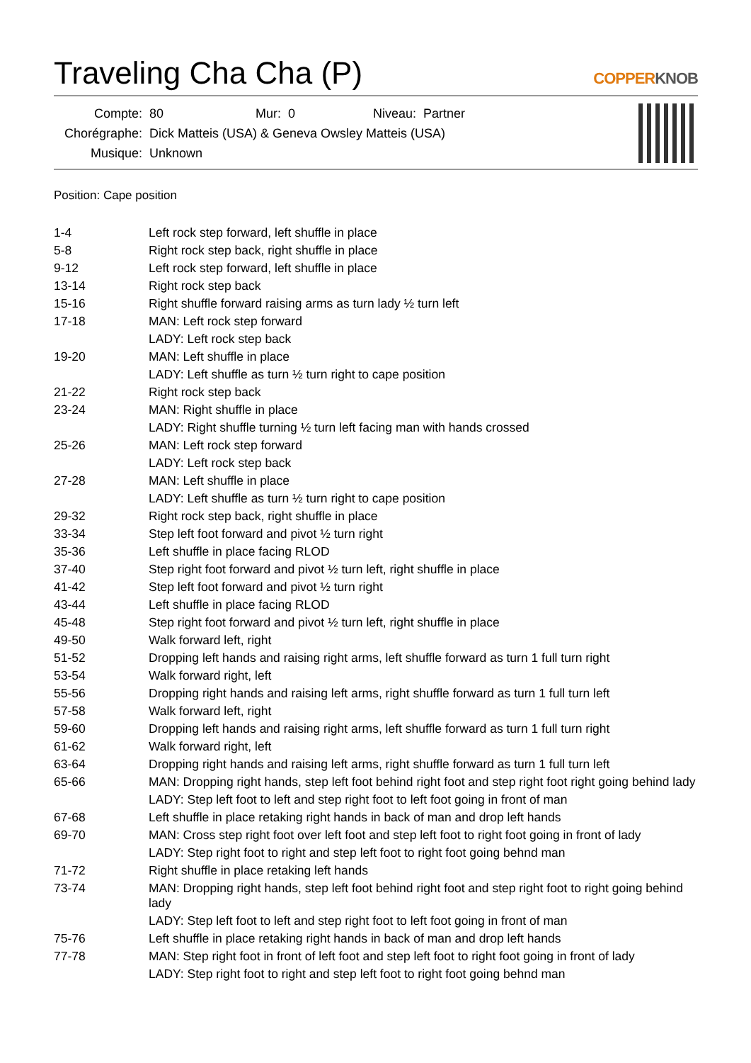Traveling Cha Cha (P) COPPERKNOB
| Compte: | 80 | Mur: | 0 | Niveau: | Partner |
| Chorégraphe: | Dick Matteis (USA) & Geneva Owsley Matteis (USA) | | | | |
| Musique: | Unknown | | | | |
Position: Cape position
| 1-4 | Left rock step forward, left shuffle in place |
| 5-8 | Right rock step back, right shuffle in place |
| 9-12 | Left rock step forward, left shuffle in place |
| 13-14 | Right rock step back |
| 15-16 | Right shuffle forward raising arms as turn lady ½ turn left |
| 17-18 | MAN: Left rock step forward |
| | LADY: Left rock step back |
| 19-20 | MAN: Left shuffle in place |
| | LADY: Left shuffle as turn ½ turn right to cape position |
| 21-22 | Right rock step back |
| 23-24 | MAN: Right shuffle in place |
| | LADY: Right shuffle turning ½ turn left facing man with hands crossed |
| 25-26 | MAN: Left rock step forward |
| | LADY: Left rock step back |
| 27-28 | MAN: Left shuffle in place |
| | LADY: Left shuffle as turn ½ turn right to cape position |
| 29-32 | Right rock step back, right shuffle in place |
| 33-34 | Step left foot forward and pivot ½ turn right |
| 35-36 | Left shuffle in place facing RLOD |
| 37-40 | Step right foot forward and pivot ½ turn left, right shuffle in place |
| 41-42 | Step left foot forward and pivot ½ turn right |
| 43-44 | Left shuffle in place facing RLOD |
| 45-48 | Step right foot forward and pivot ½ turn left, right shuffle in place |
| 49-50 | Walk forward left, right |
| 51-52 | Dropping left hands and raising right arms, left shuffle forward as turn 1 full turn right |
| 53-54 | Walk forward right, left |
| 55-56 | Dropping right hands and raising left arms, right shuffle forward as turn 1 full turn left |
| 57-58 | Walk forward left, right |
| 59-60 | Dropping left hands and raising right arms, left shuffle forward as turn 1 full turn right |
| 61-62 | Walk forward right, left |
| 63-64 | Dropping right hands and raising left arms, right shuffle forward as turn 1 full turn left |
| 65-66 | MAN: Dropping right hands, step left foot behind right foot and step right foot right going behind lady |
| | LADY: Step left foot to left and step right foot to left foot going in front of man |
| 67-68 | Left shuffle in place retaking right hands in back of man and drop left hands |
| 69-70 | MAN: Cross step right foot over left foot and step left foot to right foot going in front of lady |
| | LADY: Step right foot to right and step left foot to right foot going behnd man |
| 71-72 | Right shuffle in place retaking left hands |
| 73-74 | MAN: Dropping right hands, step left foot behind right foot and step right foot to right going behind lady |
| | LADY: Step left foot to left and step right foot to left foot going in front of man |
| 75-76 | Left shuffle in place retaking right hands in back of man and drop left hands |
| 77-78 | MAN: Step right foot in front of left foot and step left foot to right foot going in front of lady |
| | LADY: Step right foot to right and step left foot to right foot going behnd man |